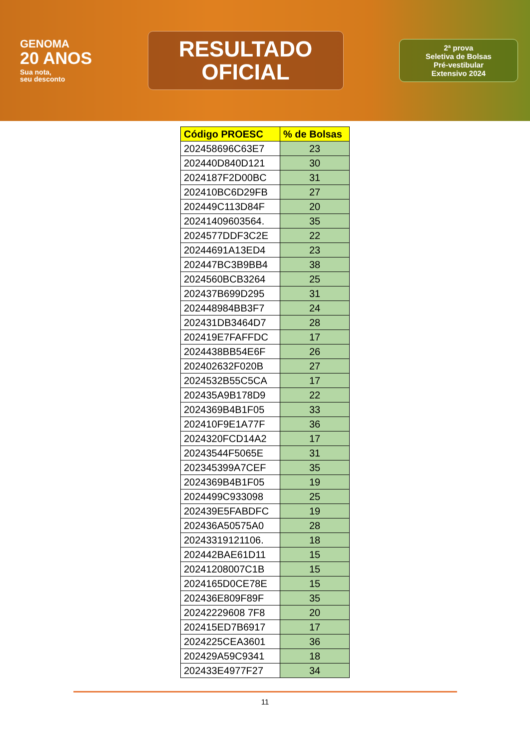GENOMA
20 ANOS
Sua nota,
seu desconto
RESULTADO
OFICIAL
2ª prova
Seletiva de Bolsas
Pré-vestibular
Extensivo 2024
| Código PROESC | % de Bolsas |
| --- | --- |
| 202458696C63E7 | 23 |
| 202440D840D121 | 30 |
| 2024187F2D00BC | 31 |
| 202410BC6D29FB | 27 |
| 202449C113D84F | 20 |
| 20241409603564. | 35 |
| 2024577DDF3C2E | 22 |
| 20244691A13ED4 | 23 |
| 202447BC3B9BB4 | 38 |
| 2024560BCB3264 | 25 |
| 202437B699D295 | 31 |
| 202448984BB3F7 | 24 |
| 202431DB3464D7 | 28 |
| 202419E7FAFFDC | 17 |
| 2024438BB54E6F | 26 |
| 202402632F020B | 27 |
| 2024532B55C5CA | 17 |
| 202435A9B178D9 | 22 |
| 2024369B4B1F05 | 33 |
| 202410F9E1A77F | 36 |
| 2024320FCD14A2 | 17 |
| 20243544F5065E | 31 |
| 202345399A7CEF | 35 |
| 2024369B4B1F05 | 19 |
| 2024499C933098 | 25 |
| 202439E5FABDFC | 19 |
| 202436A50575A0 | 28 |
| 20243319121106. | 18 |
| 202442BAE61D11 | 15 |
| 20241208007C1B | 15 |
| 2024165D0CE78E | 15 |
| 202436E809F89F | 35 |
| 20242229608 7F8 | 20 |
| 202415ED7B6917 | 17 |
| 2024225CEA3601 | 36 |
| 202429A59C9341 | 18 |
| 202433E4977F27 | 34 |
11